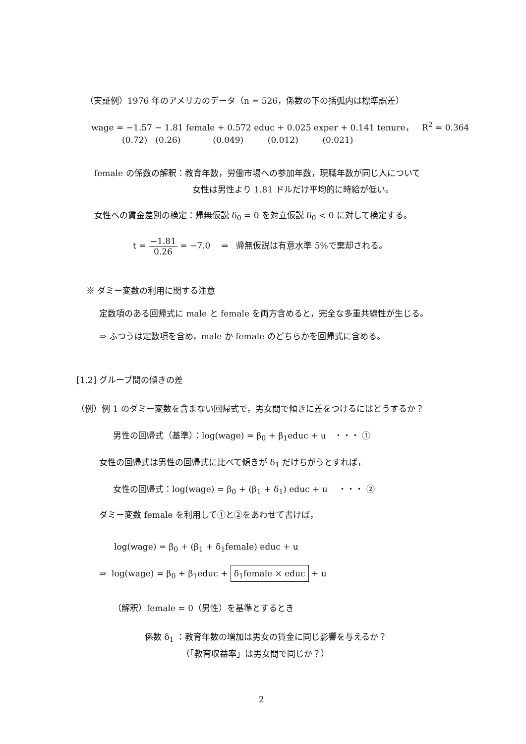（実証例）1976 年のアメリカのデータ（n = 526，係数の下の括弧内は標準誤差）
wage = −1.57 − 1.81 female + 0.572 educ + 0.025 exper + 0.141 tenure， R<sup>2</sup> = 0.364
(0.72) (0.26) (0.049) (0.012) (0.021)
female の係数の解釈：教育年数，労働市場への参加年数，現職年数が同じ人について
女性は男性より 1.81 ドルだけ平均的に時給が低い。
女性への賃金差別の検定：帰無仮説 δ<sub>0</sub> = 0 を対立仮説 δ<sub>0</sub> < 0 に対して検定する。
t = −1.81 0.26 = −7.0 ⇒ 帰無仮説は有意水準 5%で棄却される。
※ ダミー変数の利用に関する注意
定数項のある回帰式に male と female を両方含めると，完全な多重共線性が生じる。
⇒ ふつうは定数項を含め，male か female のどちらかを回帰式に含める。
[1.2] グループ間の傾きの差
（例）例 1 のダミー変数を含まない回帰式で，男女間で傾きに差をつけるにはどうするか？
男性の回帰式（基準）：log(wage) = β<sub>0</sub> + β<sub>1</sub>educ + u ・・・ ①
女性の回帰式は男性の回帰式に比べて傾きが δ<sub>1</sub> だけちがうとすれば，
女性の回帰式：log(wage) = β<sub>0</sub> + (β<sub>1</sub> + δ<sub>1</sub>) educ + u ・・・ ②
ダミー変数 female を利用して①と②をあわせて書けば，
log(wage) = β<sub>0</sub> + (β<sub>1</sub> + δ<sub>1</sub>female) educ + u
⇒ log(wage) = β<sub>0</sub> + β<sub>1</sub>educ + δ<sub>1</sub>female × educ + u
（解釈）female = 0（男性）を基準とするとき
係数 δ<sub>1</sub> ：教育年数の増加は男女の賃金に同じ影響を与えるか？
（「教育収益率」は男女間で同じか？）
2